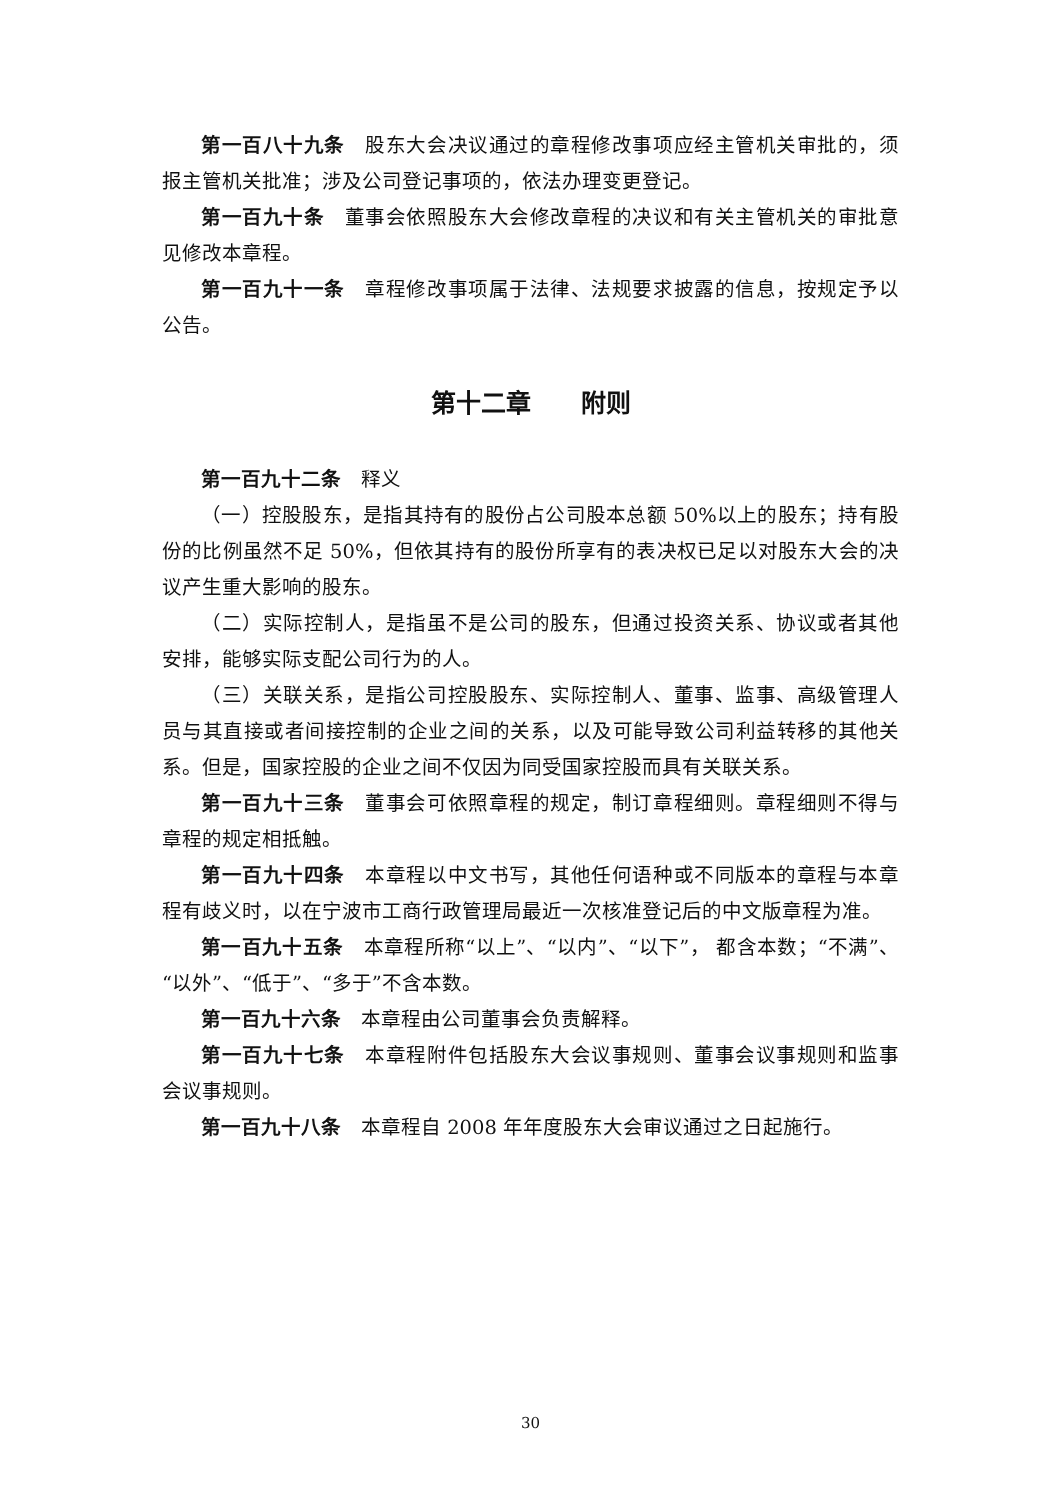第一百八十九条　股东大会决议通过的章程修改事项应经主管机关审批的，须报主管机关批准；涉及公司登记事项的，依法办理变更登记。
第一百九十条　董事会依照股东大会修改章程的决议和有关主管机关的审批意见修改本章程。
第一百九十一条　章程修改事项属于法律、法规要求披露的信息，按规定予以公告。
第十二章　　附则
第一百九十二条　释义
（一）控股股东，是指其持有的股份占公司股本总额 50%以上的股东；持有股份的比例虽然不足 50%，但依其持有的股份所享有的表决权已足以对股东大会的决议产生重大影响的股东。
（二）实际控制人，是指虽不是公司的股东，但通过投资关系、协议或者其他安排，能够实际支配公司行为的人。
（三）关联关系，是指公司控股股东、实际控制人、董事、监事、高级管理人员与其直接或者间接控制的企业之间的关系，以及可能导致公司利益转移的其他关系。但是，国家控股的企业之间不仅因为同受国家控股而具有关联关系。
第一百九十三条　董事会可依照章程的规定，制订章程细则。章程细则不得与章程的规定相抵触。
第一百九十四条　本章程以中文书写，其他任何语种或不同版本的章程与本章程有歧义时，以在宁波市工商行政管理局最近一次核准登记后的中文版章程为准。
第一百九十五条　本章程所称“以上”、“以内”、“以下”， 都含本数；“不满”、“以外”、“低于”、“多于”不含本数。
第一百九十六条　本章程由公司董事会负责解释。
第一百九十七条　本章程附件包括股东大会议事规则、董事会议事规则和监事会议事规则。
第一百九十八条　本章程自 2008 年年度股东大会审议通过之日起施行。
30